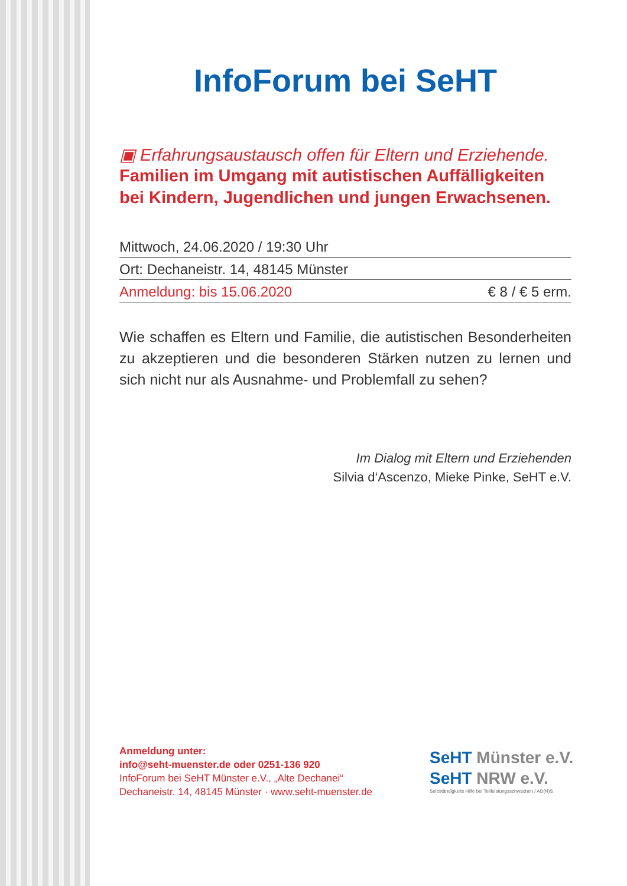InfoForum bei SeHT
▣ Erfahrungsaustausch offen für Eltern und Erziehende.
Familien im Umgang mit autistischen Auffälligkeiten bei Kindern, Jugendlichen und jungen Erwachsenen.
Mittwoch, 24.06.2020 / 19:30 Uhr
Ort: Dechaneistr. 14, 48145 Münster
Anmeldung: bis 15.06.2020 € 8 / € 5 erm.
Wie schaffen es Eltern und Familie, die autistischen Besonderheiten zu akzeptieren und die besonderen Stärken nutzen zu lernen und sich nicht nur als Ausnahme- und Problemfall zu sehen?
Im Dialog mit Eltern und Erziehenden
Silvia d‘Ascenzo, Mieke Pinke, SeHT e.V.
Anmeldung unter:
info@seht-muenster.de oder 0251-136 920
InfoForum bei SeHT Münster e.V., „Alte Dechanei“
Dechaneistr. 14, 48145 Münster · www.seht-muenster.de
SeHT Münster e.V.
SeHT NRW e.V.
Selbständigkeits Hilfe bei Teilleistungsschwächen / AD(H)S